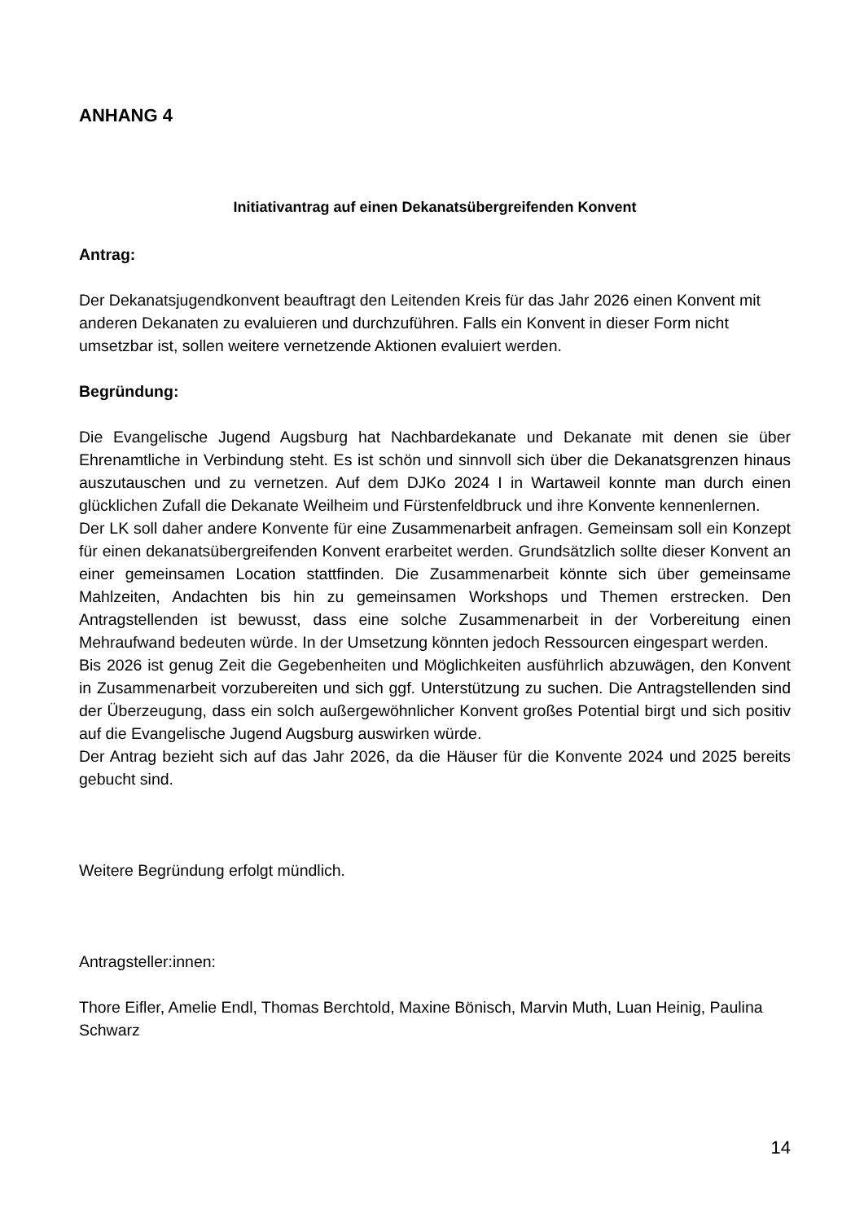ANHANG 4
Initiativantrag auf einen Dekanatsübergreifenden Konvent
Antrag:
Der Dekanatsjugendkonvent beauftragt den Leitenden Kreis für das Jahr 2026 einen Konvent mit anderen Dekanaten zu evaluieren und durchzuführen. Falls ein Konvent in dieser Form nicht umsetzbar ist, sollen weitere vernetzende Aktionen evaluiert werden.
Begründung:
Die Evangelische Jugend Augsburg hat Nachbardekanate und Dekanate mit denen sie über Ehrenamtliche in Verbindung steht. Es ist schön und sinnvoll sich über die Dekanatsgrenzen hinaus auszutauschen und zu vernetzen. Auf dem DJKo 2024 I in Wartaweil konnte man durch einen glücklichen Zufall die Dekanate Weilheim und Fürstenfeldbruck und ihre Konvente kennenlernen.
Der LK soll daher andere Konvente für eine Zusammenarbeit anfragen. Gemeinsam soll ein Konzept für einen dekanatsübergreifenden Konvent erarbeitet werden. Grundsätzlich sollte dieser Konvent an einer gemeinsamen Location stattfinden. Die Zusammenarbeit könnte sich über gemeinsame Mahlzeiten, Andachten bis hin zu gemeinsamen Workshops und Themen erstrecken. Den Antragstellenden ist bewusst, dass eine solche Zusammenarbeit in der Vorbereitung einen Mehraufwand bedeuten würde. In der Umsetzung könnten jedoch Ressourcen eingespart werden.
Bis 2026 ist genug Zeit die Gegebenheiten und Möglichkeiten ausführlich abzuwägen, den Konvent in Zusammenarbeit vorzubereiten und sich ggf. Unterstützung zu suchen. Die Antragstellenden sind der Überzeugung, dass ein solch außergewöhnlicher Konvent großes Potential birgt und sich positiv auf die Evangelische Jugend Augsburg auswirken würde.
Der Antrag bezieht sich auf das Jahr 2026, da die Häuser für die Konvente 2024 und 2025 bereits gebucht sind.
Weitere Begründung erfolgt mündlich.
Antragsteller:innen:
Thore Eifler, Amelie Endl, Thomas Berchtold, Maxine Bönisch, Marvin Muth, Luan Heinig, Paulina Schwarz
14